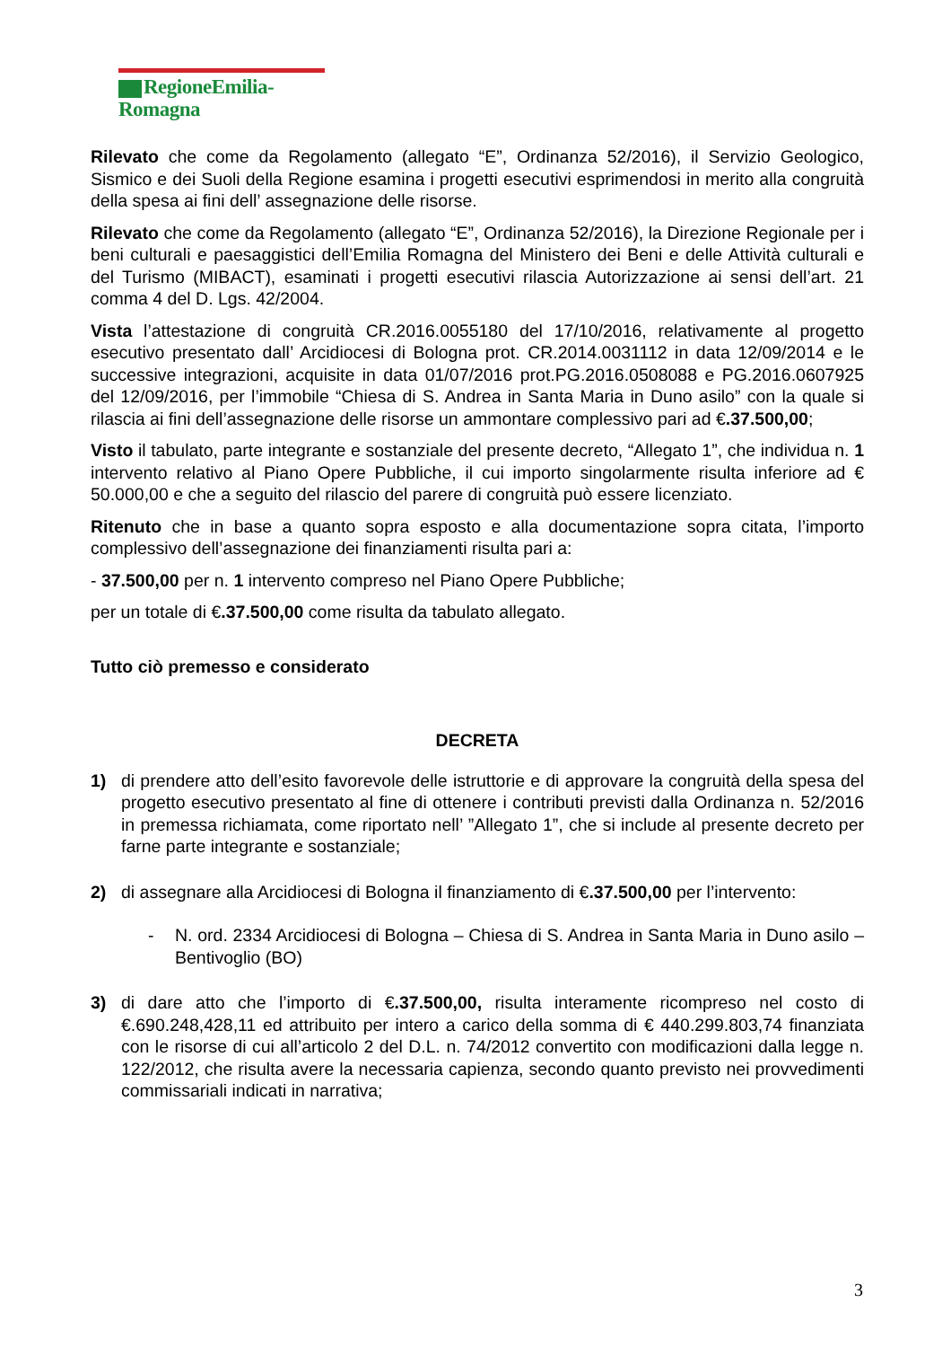RegioneEmilia-Romagna
Rilevato che come da Regolamento (allegato “E”, Ordinanza 52/2016), il Servizio Geologico, Sismico e dei Suoli della Regione esamina i progetti esecutivi esprimendosi in merito alla congruità della spesa ai fini dell’ assegnazione delle risorse.
Rilevato che come da Regolamento (allegato “E”, Ordinanza 52/2016), la Direzione Regionale per i beni culturali e paesaggistici dell’Emilia Romagna del Ministero dei Beni e delle Attività culturali e del Turismo (MIBACT), esaminati i progetti esecutivi rilascia Autorizzazione ai sensi dell’art. 21 comma 4 del D. Lgs. 42/2004.
Vista l’attestazione di congruità CR.2016.0055180 del 17/10/2016, relativamente al progetto esecutivo presentato dall’ Arcidiocesi di Bologna prot. CR.2014.0031112 in data 12/09/2014 e le successive integrazioni, acquisite in data 01/07/2016 prot.PG.2016.0508088 e PG.2016.0607925 del 12/09/2016, per l’immobile “Chiesa di S. Andrea in Santa Maria in Duno asilo” con la quale si rilascia ai fini dell’assegnazione delle risorse un ammontare complessivo pari ad €.37.500,00;
Visto il tabulato, parte integrante e sostanziale del presente decreto, “Allegato 1”, che individua n. 1 intervento relativo al Piano Opere Pubbliche, il cui importo singolarmente risulta inferiore ad € 50.000,00 e che a seguito del rilascio del parere di congruità può essere licenziato.
Ritenuto che in base a quanto sopra esposto e alla documentazione sopra citata, l’importo complessivo dell’assegnazione dei finanziamenti risulta pari a:
- 37.500,00 per n. 1 intervento compreso nel Piano Opere Pubbliche;
per un totale di €.37.500,00 come risulta da tabulato allegato.
Tutto ciò premesso e considerato
DECRETA
1) di prendere atto dell’esito favorevole delle istruttorie e di approvare la congruità della spesa del progetto esecutivo presentato al fine di ottenere i contributi previsti dalla Ordinanza n. 52/2016 in premessa richiamata, come riportato nell’ ”Allegato 1”, che si include al presente decreto per farne parte integrante e sostanziale;
2) di assegnare alla Arcidiocesi di Bologna il finanziamento di €.37.500,00 per l’intervento:
- N. ord. 2334 Arcidiocesi di Bologna – Chiesa di S. Andrea in Santa Maria in Duno asilo – Bentivoglio (BO)
3) di dare atto che l’importo di €.37.500,00, risulta interamente ricompreso nel costo di €.690.248,428,11 ed attribuito per intero a carico della somma di € 440.299.803,74 finanziata con le risorse di cui all’articolo 2 del D.L. n. 74/2012 convertito con modificazioni dalla legge n. 122/2012, che risulta avere la necessaria capienza, secondo quanto previsto nei provvedimenti commissariali indicati in narrativa;
3